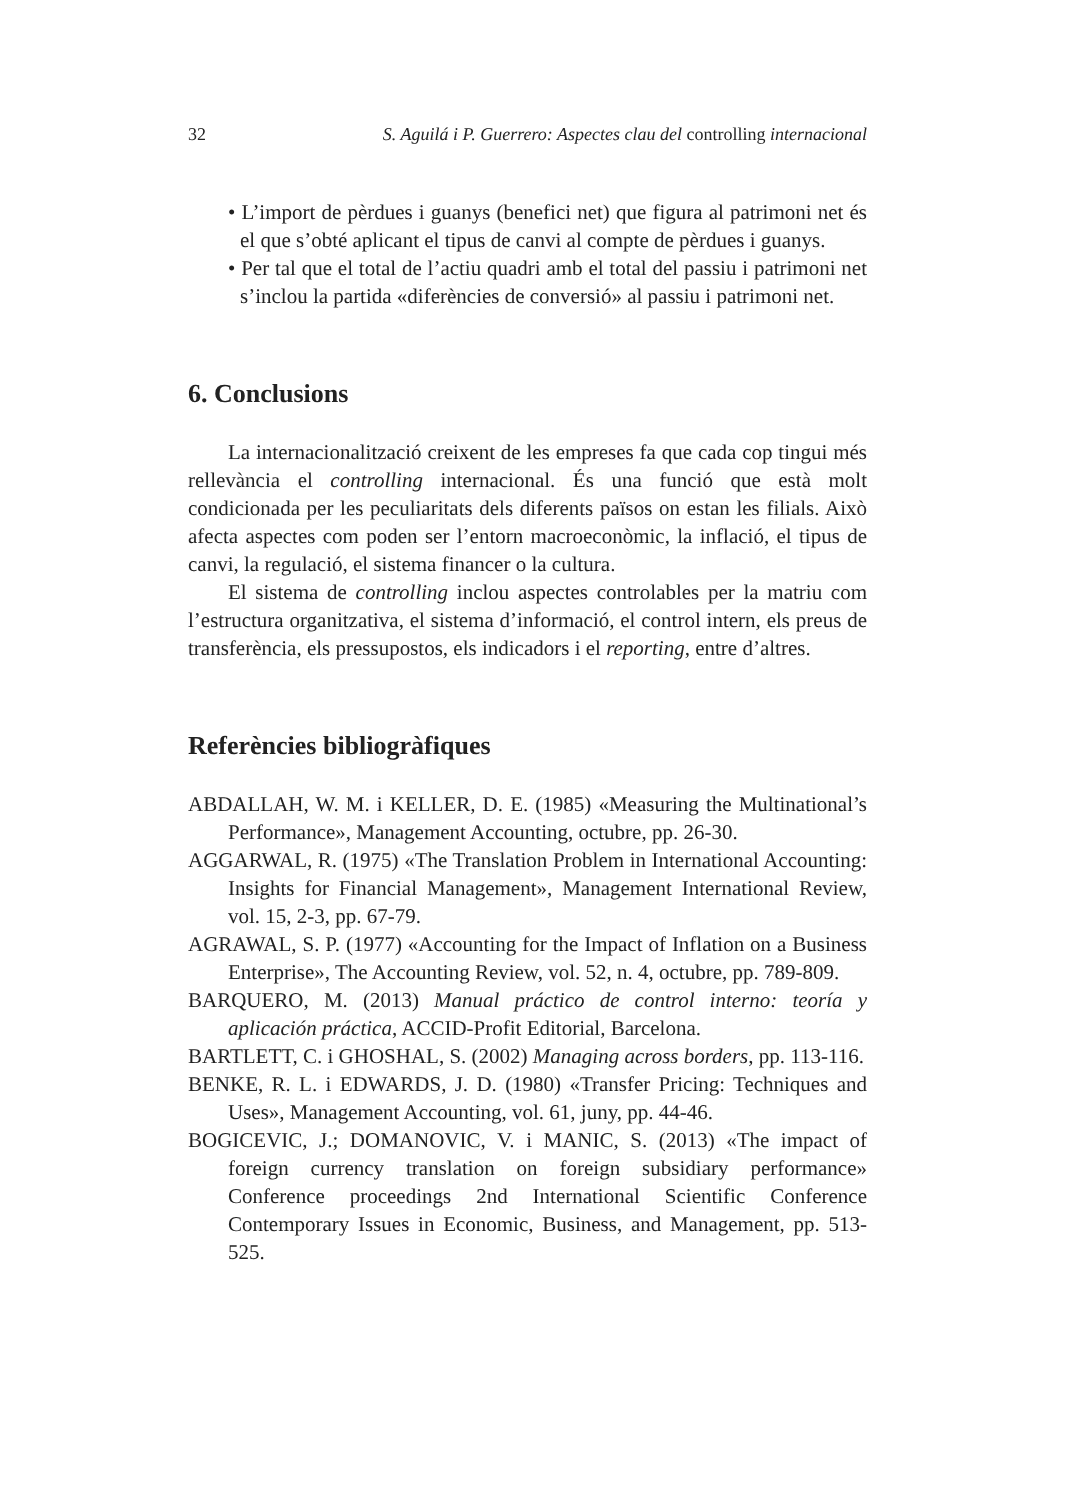32 S. Aguilá i P. Guerrero: Aspectes clau del controlling internacional
• L’import de pèrdues i guanys (benefici net) que figura al patrimoni net és el que s’obté aplicant el tipus de canvi al compte de pèrdues i guanys.
• Per tal que el total de l’actiu quadri amb el total del passiu i patrimoni net s’inclou la partida «diferències de conversió» al passiu i patrimoni net.
6. Conclusions
La internacionalització creixent de les empreses fa que cada cop tingui més rellevància el controlling internacional. És una funció que està molt condicionada per les peculiaritats dels diferents països on estan les filials. Això afecta aspectes com poden ser l’entorn macroeconòmic, la inflació, el tipus de canvi, la regulació, el sistema financer o la cultura.
El sistema de controlling inclou aspectes controlables per la matriu com l’estructura organitzativa, el sistema d’informació, el control intern, els preus de transferència, els pressupostos, els indicadors i el reporting, entre d’altres.
Referències bibliogràfiques
ABDALLAH, W. M. i KELLER, D. E. (1985) «Measuring the Multinational’s Performance», Management Accounting, octubre, pp. 26-30.
AGGARWAL, R. (1975) «The Translation Problem in International Accounting: Insights for Financial Management», Management International Review, vol. 15, 2-3, pp. 67-79.
AGRAWAL, S. P. (1977) «Accounting for the Impact of Inflation on a Business Enterprise», The Accounting Review, vol. 52, n. 4, octubre, pp. 789-809.
BARQUERO, M. (2013) Manual práctico de control interno: teoría y aplicación práctica, ACCID-Profit Editorial, Barcelona.
BARTLETT, C. i GHOSHAL, S. (2002) Managing across borders, pp. 113-116.
BENKE, R. L. i EDWARDS, J. D. (1980) «Transfer Pricing: Techniques and Uses», Management Accounting, vol. 61, juny, pp. 44-46.
BOGICEVIC, J.; DOMANOVIC, V. i MANIC, S. (2013) «The impact of foreign currency translation on foreign subsidiary performance» Conference proceedings 2nd International Scientific Conference Contemporary Issues in Economic, Business, and Management, pp. 513-525.